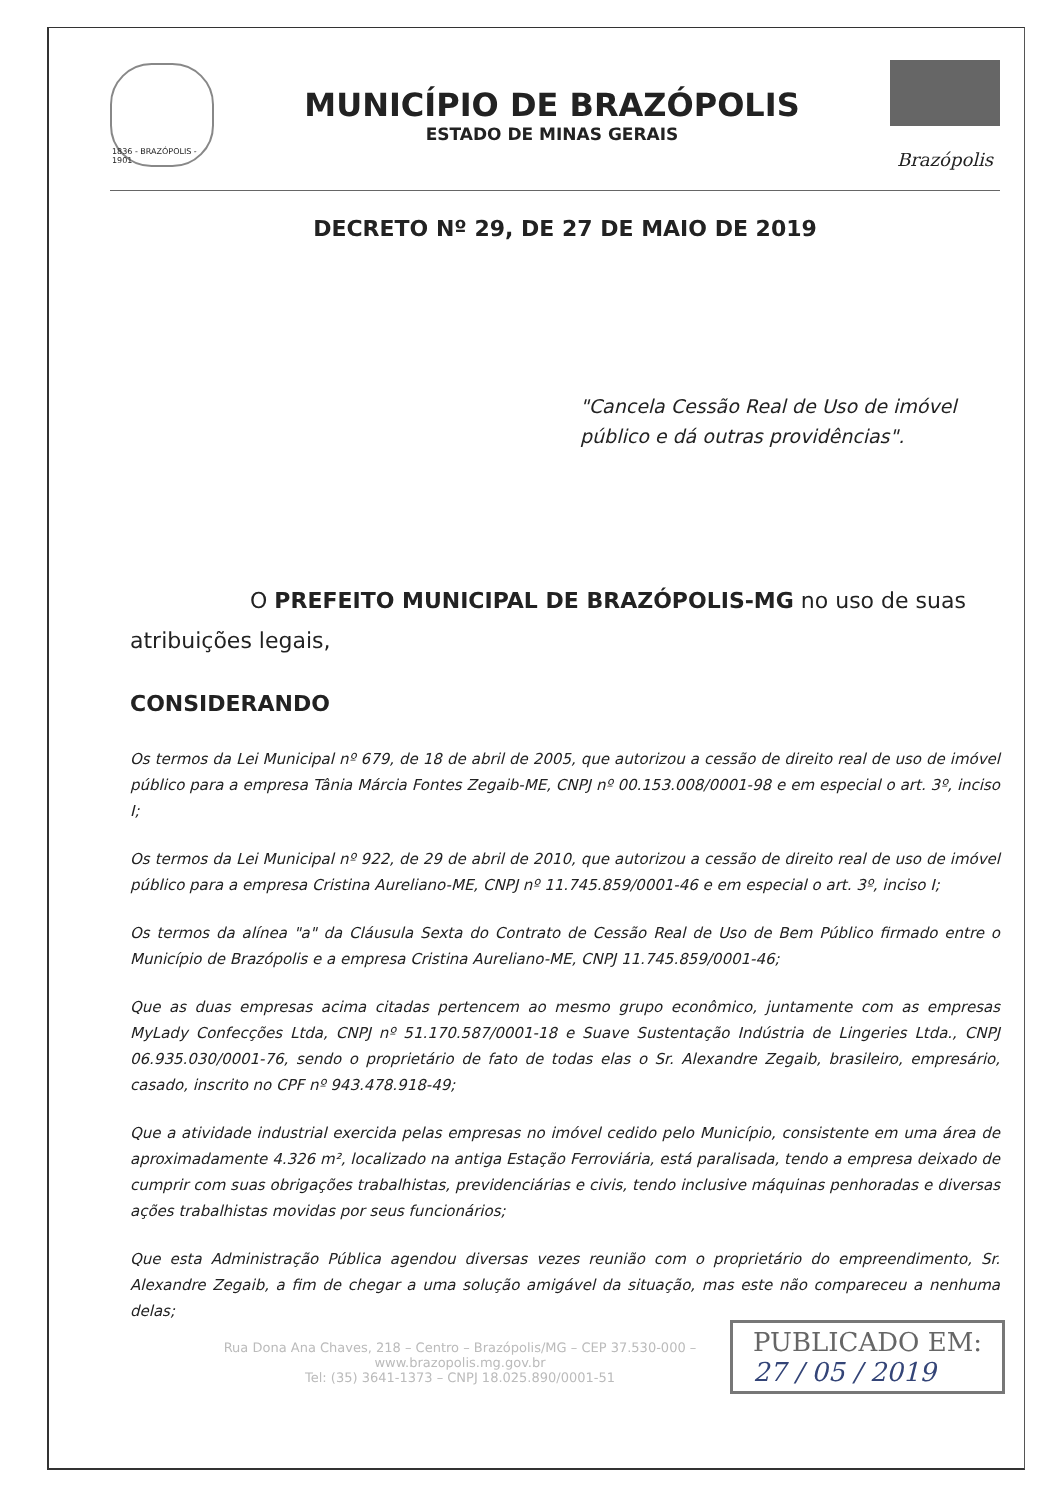1836 - BRAZÓPOLIS - 1901
MUNICÍPIO DE BRAZÓPOLIS
ESTADO DE MINAS GERAIS
Brazópolis
DECRETO Nº 29, DE 27 DE MAIO DE 2019
"Cancela Cessão Real de Uso de imóvel público e dá outras providências".
O PREFEITO MUNICIPAL DE BRAZÓPOLIS-MG no uso de suas atribuições legais,
CONSIDERANDO
Os termos da Lei Municipal nº 679, de 18 de abril de 2005, que autorizou a cessão de direito real de uso de imóvel público para a empresa Tânia Márcia Fontes Zegaib-ME, CNPJ nº 00.153.008/0001-98 e em especial o art. 3º, inciso I;
Os termos da Lei Municipal nº 922, de 29 de abril de 2010, que autorizou a cessão de direito real de uso de imóvel público para a empresa Cristina Aureliano-ME, CNPJ nº 11.745.859/0001-46 e em especial o art. 3º, inciso I;
Os termos da alínea "a" da Cláusula Sexta do Contrato de Cessão Real de Uso de Bem Público firmado entre o Município de Brazópolis e a empresa Cristina Aureliano-ME, CNPJ 11.745.859/0001-46;
Que as duas empresas acima citadas pertencem ao mesmo grupo econômico, juntamente com as empresas MyLady Confecções Ltda, CNPJ nº 51.170.587/0001-18 e Suave Sustentação Indústria de Lingeries Ltda., CNPJ 06.935.030/0001-76, sendo o proprietário de fato de todas elas o Sr. Alexandre Zegaib, brasileiro, empresário, casado, inscrito no CPF nº 943.478.918-49;
Que a atividade industrial exercida pelas empresas no imóvel cedido pelo Município, consistente em uma área de aproximadamente 4.326 m², localizado na antiga Estação Ferroviária, está paralisada, tendo a empresa deixado de cumprir com suas obrigações trabalhistas, previdenciárias e civis, tendo inclusive máquinas penhoradas e diversas ações trabalhistas movidas por seus funcionários;
Que esta Administração Pública agendou diversas vezes reunião com o proprietário do empreendimento, Sr. Alexandre Zegaib, a fim de chegar a uma solução amigável da situação, mas este não compareceu a nenhuma delas;
Rua Dona Ana Chaves, 218 – Centro – Brazópolis/MG – CEP 37.530-000 – www.brazopolis.mg.gov.br
Tel: (35) 3641-1373 – CNPJ 18.025.890/0001-51
PUBLICADO EM:
27 / 05 / 2019